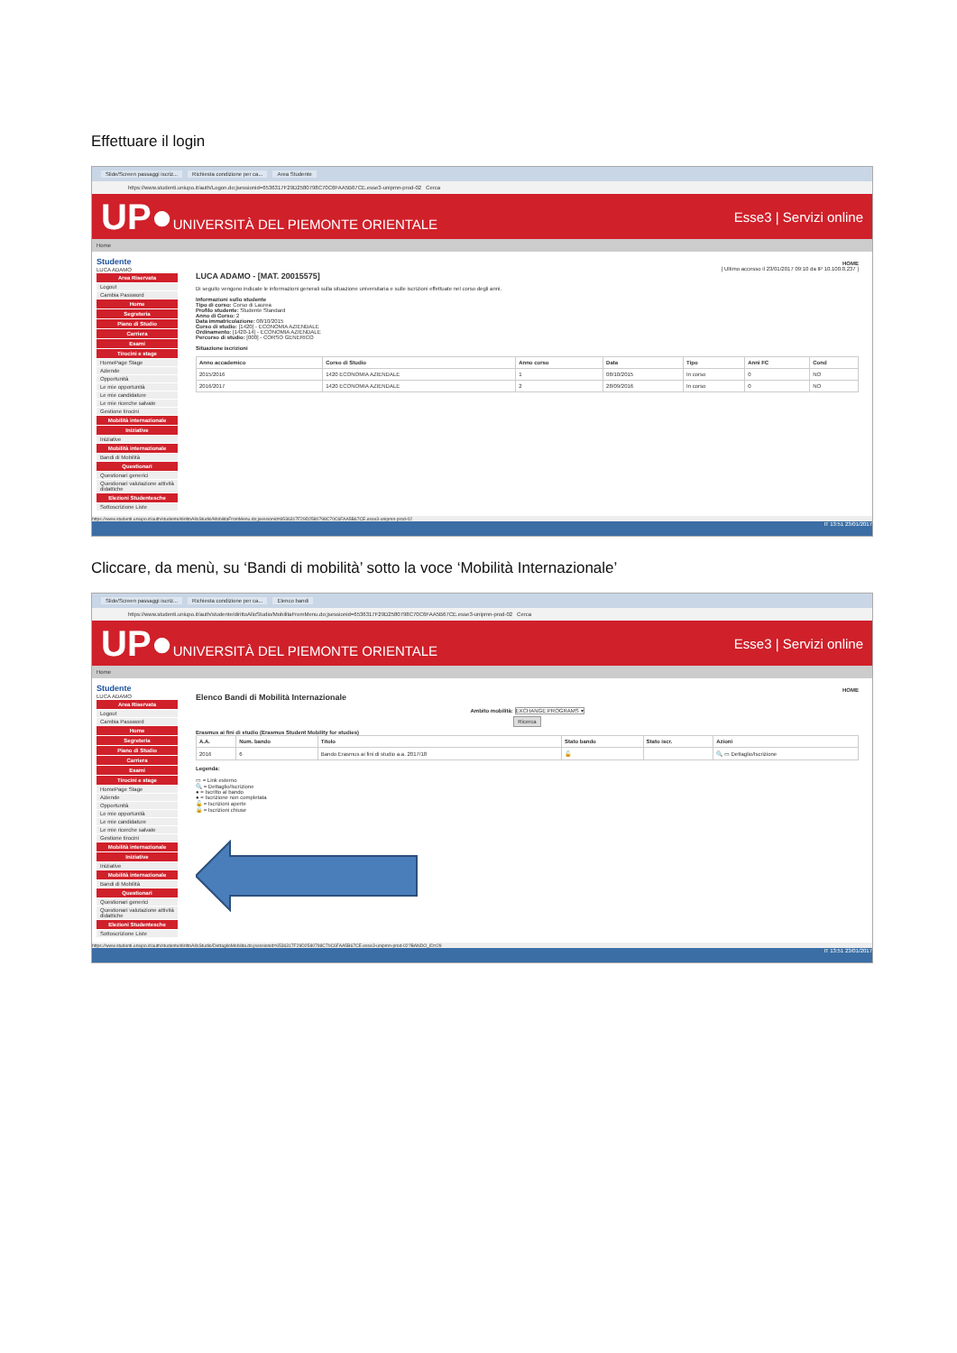Effettuare il login
Slide/Screen passaggi iscriz... Richiesta condizione per ca... Area Studente
https://www.studenti.uniupo.it/auth/Logon.do;jsessionid=6536317F29D2580798C70C6FAA5B67CE.esse3-unipmn-prod-02 Cerca
UP●UNIVERSITÀ DEL PIEMONTE ORIENTALE
Esse3 | Servizi online
Home
Studente
LUCA ADAMO
Area Riservata
Logout
Cambia Password
Home
Segreteria
Piano di Studio
Carriera
Esami
Tirocini e stage
HomePage Stage
Aziende
Opportunità
Le mie opportunità
Le mie candidature
Le mie ricerche salvate
Gestione tirocini
Mobilità internazionale
Iniziative
Iniziative
Mobilità internazionale
Bandi di Mobilità
Questionari
Questionari generici
Questionari valutazione attività didattiche
Elezioni Studentesche
Sottoscrizione Liste
HOME
[ Ultimo accesso il 23/01/2017 09:10 da IP 10.100.8.237 ]
LUCA ADAMO - [MAT. 20015575]
Di seguito vengono indicate le informazioni generali sulla situazione universitaria e sulle iscrizioni effettuate nel corso degli anni.
Informazioni sullo studente
Tipo di corso: Corso di Laurea
Profilo studente: Studente Standard
Anno di Corso: 2
Data immatricolazione: 08/10/2015
Corso di studio: [1420] - ECONOMIA AZIENDALE
Ordinamento: [1420-14] - ECONOMIA AZIENDALE
Percorso di studio: [000] - CORSO GENERICO
Situazione iscrizioni
| Anno accademico | Corso di Studio | Anno corso | Data | Tipo | Anni FC | Cond |
| --- | --- | --- | --- | --- | --- | --- |
| 2015/2016 | 1420 ECONOMIA AZIENDALE | 1 | 08/10/2015 | In corso | 0 | NO |
| 2016/2017 | 1420 ECONOMIA AZIENDALE | 2 | 28/09/2016 | In corso | 0 | NO |
https://www.studenti.uniupo.it/auth/studente/dirittoAlloStudio/MobilitaFromMenu.do;jsessionid=6536317F29D2580798C70C6FAA5B67CE.esse3-unipmn-prod-02
IT 13:51 23/01/2017
Cliccare, da menù, su ‘Bandi di mobilità’ sotto la voce ‘Mobilità Internazionale’
Slide/Screen passaggi iscriz... Richiesta condizione per ca... Elenco bandi
https://www.studenti.uniupo.it/auth/studente/dirittoAlloStudio/MobilitaFromMenu.do;jsessionid=6536317F29D2580798C70C6FAA5B67CE.esse3-unipmn-prod-02 Cerca
UP●UNIVERSITÀ DEL PIEMONTE ORIENTALE
Esse3 | Servizi online
Home
Studente
LUCA ADAMO
Area Riservata
Logout
Cambia Password
Home
Segreteria
Piano di Studio
Carriera
Esami
Tirocini e stage
HomePage Stage
Aziende
Opportunità
Le mie opportunità
Le mie candidature
Le mie ricerche salvate
Gestione tirocini
Mobilità internazionale
Iniziative
Iniziative
Mobilità internazionale
Bandi di Mobilità
Questionari
Questionari generici
Questionari valutazione attività didattiche
Elezioni Studentesche
Sottoscrizione Liste
HOME
Elenco Bandi di Mobilità Internazionale
Ambito mobilità: EXCHANGE PROGRAMS ▾
Ricerca
Erasmus ai fini di studio (Erasmus Student Mobility for studies)
| A.A. | Num. bando | Titolo | Stato bando | Stato iscr. | Azioni |
| --- | --- | --- | --- | --- | --- |
| 2016 | 6 | Bando Erasmus ai fini di studio a.a. 2017/18 | 🔓 | | 🔍 ▭ Dettaglio/Iscrizione |
Legenda:
▭ = Link esterno
🔍 = Dettaglio/Iscrizione
● = Iscritto al bando
● = Iscrizione non completata
🔓 = Iscrizioni aperte
🔒 = Iscrizioni chiuse
https://www.studenti.uniupo.it/auth/studente/dirittoAlloStudio/DettaglioMobilita.do;jsessionid=6536317F29D2580798C70C6FAA5B67CE.esse3-unipmn-prod-02?BANDO_ID=29
IT 13:51 23/01/2017